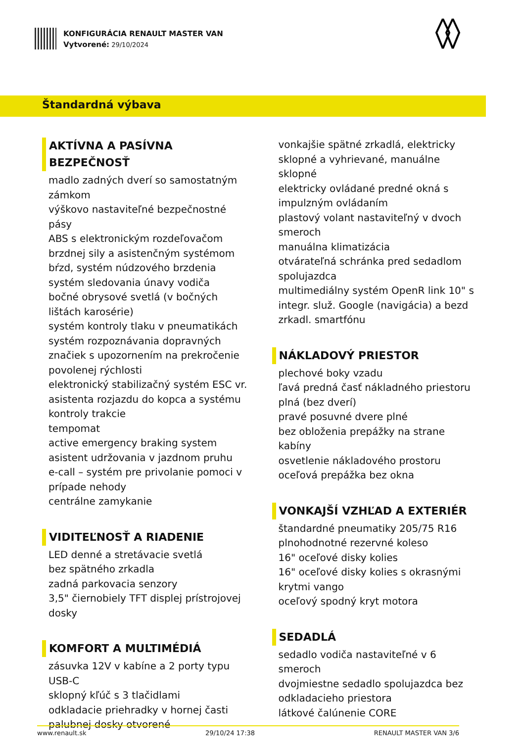KONFIGURÁCIA RENAULT MASTER VAN
Vytvorené: 29/10/2024
Štandardná výbava
AKTÍVNA A PASÍVNA BEZPEČNOSŤ
madlo zadných dverí so samostatným zámkom
výškovo nastaviteľné bezpečnostné pásy
ABS s elektronickým rozdeľovačom brzdnej sily a asistenčným systémom bŕzd, systém núdzového brzdenia
systém sledovania únavy vodiča
bočné obrysové svetlá (v bočných lištách karosérie)
systém kontroly tlaku v pneumatikách
systém rozpoznávania dopravných značiek s upozornením na prekročenie povolenej rýchlosti
elektronický stabilizačný systém ESC vr. asistenta rozjazdu do kopca a systému kontroly trakcie
tempomat
active emergency braking system
asistent udržovania v jazdnom pruhu
e-call – systém pre privolanie pomoci v prípade nehody
centrálne zamykanie
VIDITEĽNOSŤ A RIADENIE
LED denné a stretávacie svetlá
bez spätného zrkadla
zadná parkovacia senzory
3,5" čiernobiely TFT displej prístrojovej dosky
KOMFORT A MULTIMÉDIÁ
zásuvka 12V v kabíne a 2 porty typu USB-C
sklopný kľúč s 3 tlačidlami
odkladacie priehradky v hornej časti palubnej dosky otvorené
vonkajšie spätné zrkadlá, elektricky sklopné a vyhrievané, manuálne sklopné
elektricky ovládané predné okná s impulzným ovládaním
plastový volant nastaviteľný v dvoch smeroch
manuálna klimatizácia
otvárateľná schránka pred sedadlom spolujazdca
multimediálny systém OpenR link 10" s integr. služ. Google (navigácia) a bezd zrkadl. smartfónu
NÁKLADOVÝ PRIESTOR
plechové boky vzadu
ľavá predná časť nákladného priestoru plná (bez dverí)
pravé posuvné dvere plné
bez obloženia prepážky na strane kabíny
osvetlenie nákladového prostoru
oceľová prepážka bez okna
VONKAJŠÍ VZHĽAD A EXTERIÉR
štandardné pneumatiky 205/75 R16
plnohodnotné rezervné koleso
16" oceľové disky kolies
16" oceľové disky kolies s okrasnými krytmi vango
oceľový spodný kryt motora
SEDADLÁ
sedadlo vodiča nastaviteľné v 6 smeroch
dvojmiestne sedadlo spolujazdca bez odkladacieho priestora
látkové čalúnenie CORE
www.renault.sk 29/10/24 17:38 RENAULT MASTER VAN 3/6